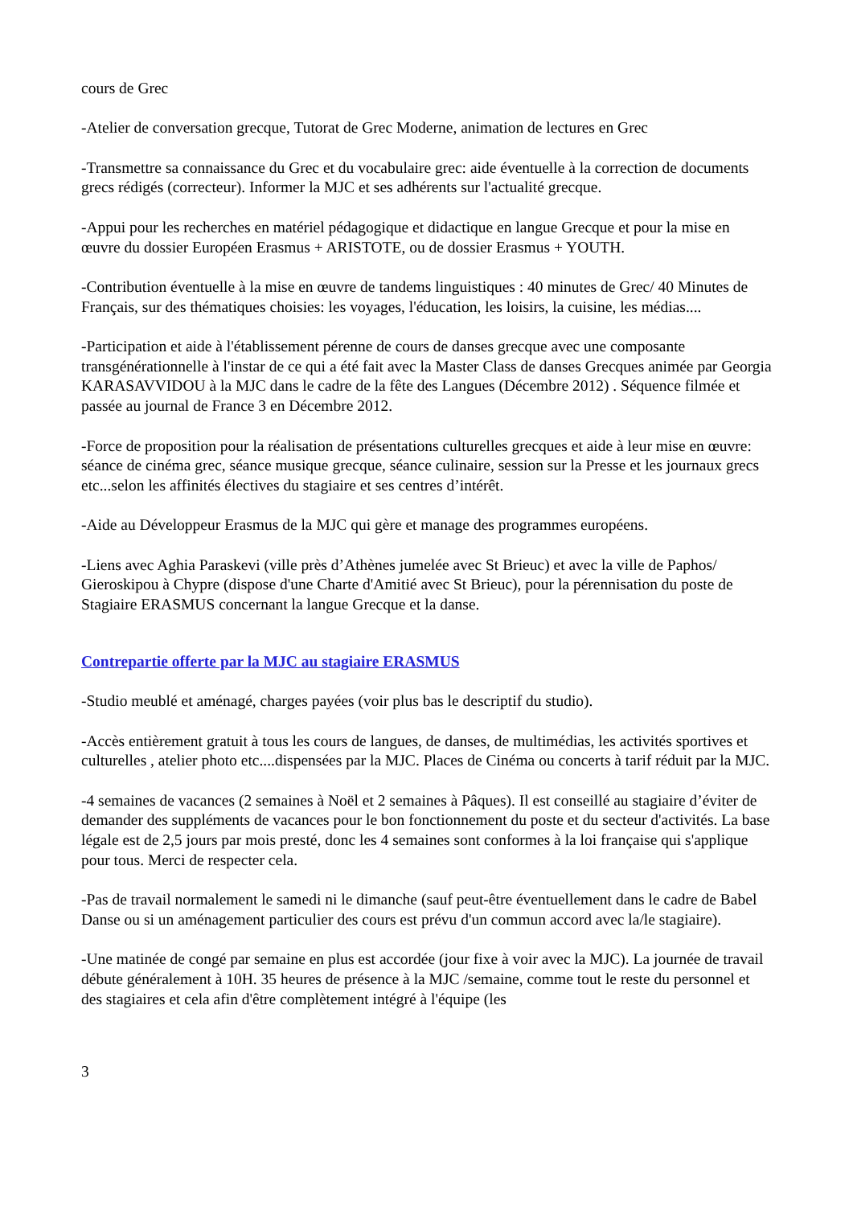cours de Grec
-Atelier de conversation grecque, Tutorat de Grec Moderne, animation de lectures en Grec
-Transmettre sa connaissance du Grec et du vocabulaire grec: aide éventuelle à la correction de documents grecs rédigés (correcteur). Informer la MJC et ses adhérents sur l'actualité grecque.
-Appui pour les recherches en matériel pédagogique et didactique en langue Grecque et pour la mise en œuvre du dossier Européen Erasmus + ARISTOTE, ou de dossier Erasmus + YOUTH.
-Contribution éventuelle à la mise en œuvre de tandems linguistiques : 40 minutes de Grec/ 40 Minutes de Français, sur des thématiques choisies: les voyages, l'éducation, les loisirs, la cuisine, les médias....
-Participation et aide à l'établissement pérenne de cours de danses grecque avec une composante transgénérationnelle à l'instar de ce qui a été fait avec la Master Class de danses Grecques animée par Georgia KARASAVVIDOU à la MJC dans le cadre de la fête des Langues (Décembre 2012) . Séquence filmée et passée au journal de France 3 en Décembre 2012.
-Force de proposition pour la réalisation de présentations culturelles grecques et aide à leur mise en œuvre: séance de cinéma grec, séance musique grecque, séance culinaire, session sur la Presse et les journaux grecs etc...selon les affinités électives du stagiaire et ses centres d’intérêt.
-Aide au Développeur Erasmus de la MJC qui gère et manage des programmes européens.
-Liens avec Aghia Paraskevi (ville près d’Athènes jumelée avec St Brieuc) et avec la ville de Paphos/ Gieroskipou à Chypre (dispose d'une Charte d'Amitié avec St Brieuc), pour la pérennisation du poste de Stagiaire ERASMUS concernant la langue Grecque et la danse.
Contrepartie offerte par la MJC au stagiaire ERASMUS
-Studio meublé et aménagé, charges payées (voir plus bas le descriptif du studio).
-Accès entièrement gratuit à tous les cours de langues, de danses, de multimédias, les activités sportives et culturelles , atelier photo etc....dispensées par la MJC. Places de Cinéma ou concerts à tarif réduit par la MJC.
-4 semaines de vacances (2 semaines à Noël et 2 semaines à Pâques). Il est conseillé au stagiaire d’éviter de demander des suppléments de vacances pour le bon fonctionnement du poste et du secteur d'activités. La base légale est de 2,5 jours par mois presté, donc les 4 semaines sont conformes à la loi française qui s'applique pour tous. Merci de respecter cela.
-Pas de travail normalement le samedi ni le dimanche (sauf peut-être éventuellement dans le cadre de Babel Danse ou si un aménagement particulier des cours est prévu d'un commun accord avec la/le stagiaire).
-Une matinée de congé par semaine en plus est accordée (jour fixe à voir avec la MJC). La journée de travail débute généralement à 10H. 35 heures de présence à la MJC /semaine, comme tout le reste du personnel et des stagiaires et cela afin d'être complètement intégré à l'équipe (les
3